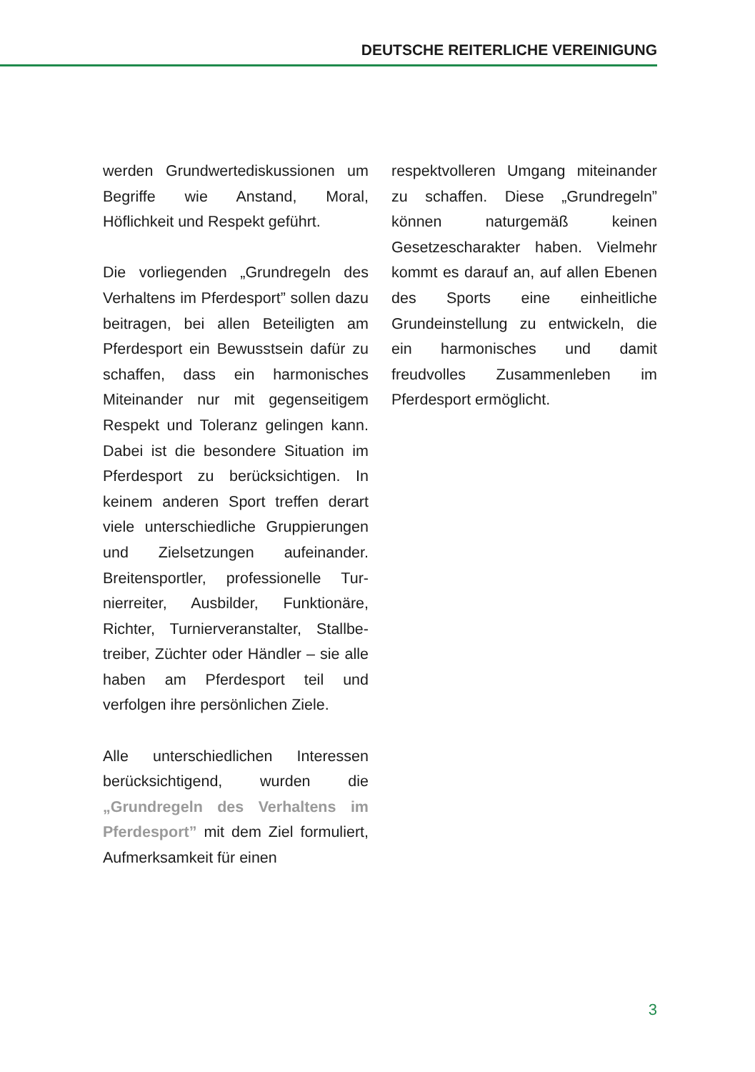DEUTSCHE REITERLICHE VEREINIGUNG
werden Grundwertediskussionen um Begriffe wie Anstand, Moral, Höflichkeit und Respekt geführt.
Die vorliegenden „Grundregeln des Verhaltens im Pferdesport” sollen dazu beitragen, bei allen Beteilig­ten am Pferdesport ein Bewusst­sein dafür zu schaffen, dass ein harmonisches Miteinander nur mit gegenseitigem Respekt und Tole­ranz gelingen kann. Dabei ist die besondere Situation im Pferde­sport zu berücksichtigen. In keinem anderen Sport treffen derart viele unterschiedliche Gruppierungen und Zielsetzungen aufeinander. Breitensportler, professionelle Tur­nierreiter, Ausbilder, Funktionäre, Richter, Turnierveranstalter, Stallbe­treiber, Züchter oder Händler – sie alle haben am Pferdesport teil und verfolgen ihre persönlichen Ziele.
Alle unterschiedlichen Interes­sen berücksichtigend, wurden die „Grundregeln des Verhaltens im Pferdesport” mit dem Ziel formu­liert, Aufmerksamkeit für einen
respektvolleren Umgang mitein­ander zu schaffen. Diese „Grund­regeln” können naturgemäß keinen Gesetzescharakter haben. Vielmehr kommt es darauf an, auf allen Ebenen des Sports eine einheitliche Grundeinstellung zu entwickeln, die ein harmonisches und damit freudvolles Zusammenleben im Pferdesport ermöglicht.
3